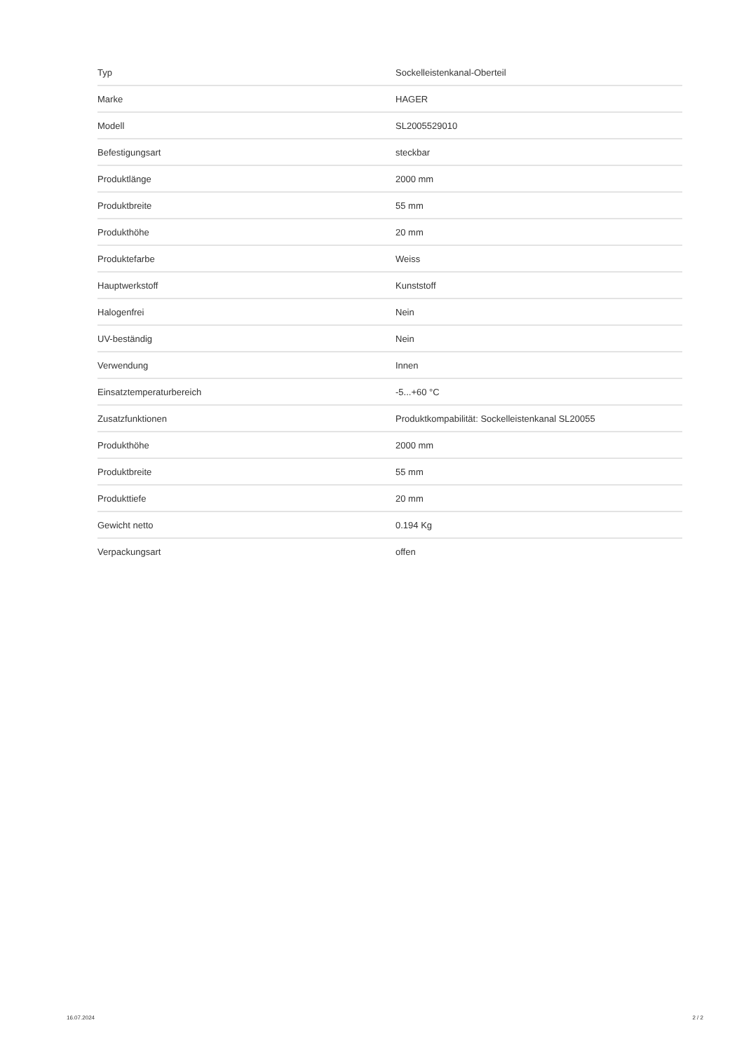| Typ | Sockelleistenkanal-Oberteil |
| Marke | HAGER |
| Modell | SL2005529010 |
| Befestigungsart | steckbar |
| Produktlänge | 2000 mm |
| Produktbreite | 55 mm |
| Produkthöhe | 20 mm |
| Produktefarbe | Weiss |
| Hauptwerkstoff | Kunststoff |
| Halogenfrei | Nein |
| UV-beständig | Nein |
| Verwendung | Innen |
| Einsatztemperaturbereich | -5...+60 °C |
| Zusatzfunktionen | Produktkompabilität: Sockelleistenkanal SL20055 |
| Produkthöhe | 2000 mm |
| Produktbreite | 55 mm |
| Produkttiefe | 20 mm |
| Gewicht netto | 0.194 Kg |
| Verpackungsart | offen |
16.07.2024 2 / 2